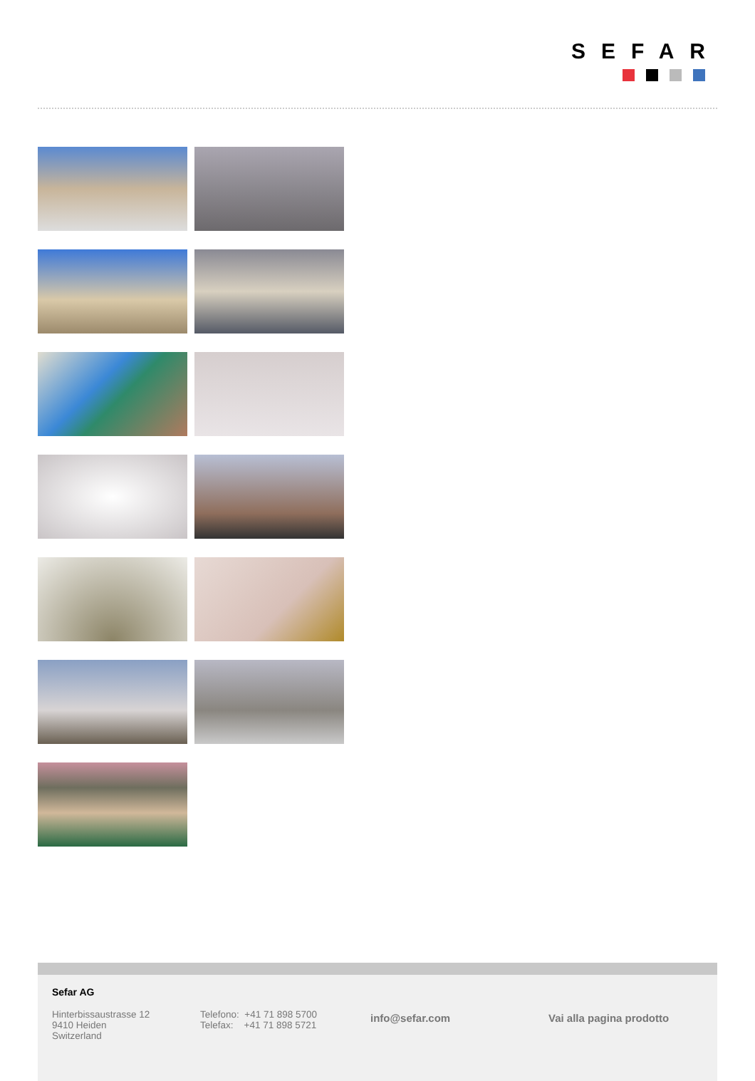SEFAR
Sefar AG
Hinterbissaustrasse 12
9410 Heiden
Switzerland
Telefono: +41 71 898 5700
Telefax: +41 71 898 5721
info@sefar.com Vai alla pagina prodotto